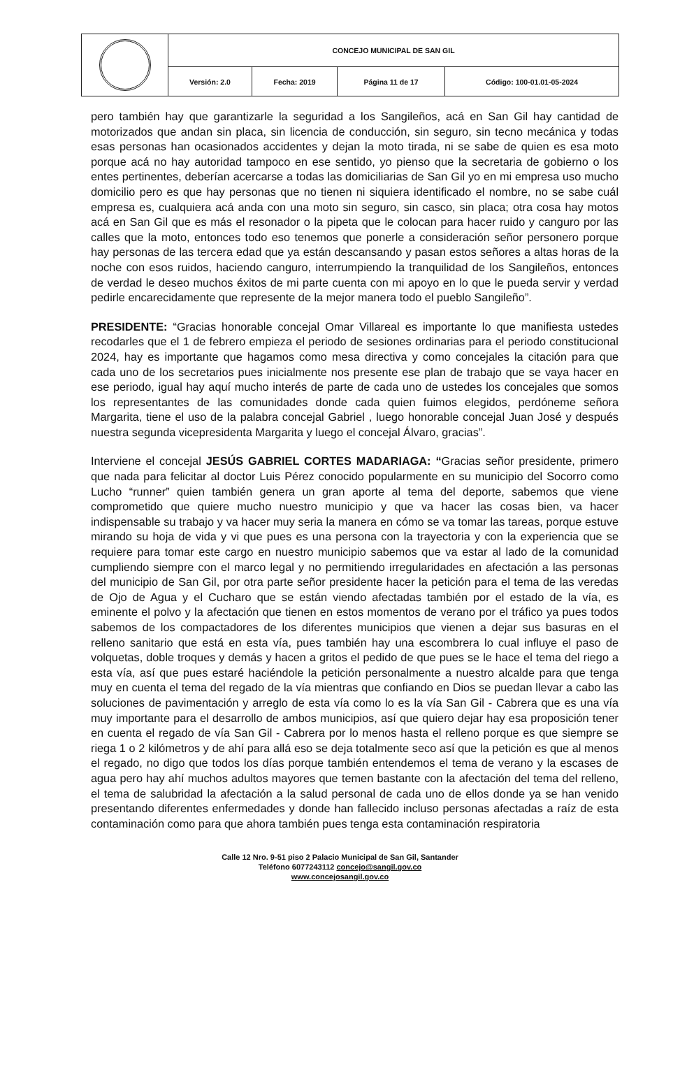| | CONCEJO MUNICIPAL DE SAN GIL | | | |
| | Versión: 2.0 | Fecha: 2019 | Página 11 de 17 | Código: 100-01.01-05-2024 |
pero también hay que garantizarle la seguridad a los Sangileños, acá en San Gil hay cantidad de motorizados que andan sin placa, sin licencia de conducción, sin seguro, sin tecno mecánica y todas esas personas han ocasionados accidentes y dejan la moto tirada, ni se sabe de quien es esa moto porque acá no hay autoridad tampoco en ese sentido, yo pienso que la secretaria de gobierno o los entes pertinentes, deberían acercarse a todas las domiciliarias de San Gil yo en mi empresa uso mucho domicilio pero es que hay personas que no tienen ni siquiera identificado el nombre, no se sabe cuál empresa es, cualquiera acá anda con una moto sin seguro, sin casco, sin placa; otra cosa hay motos acá en San Gil que es más el resonador o la pipeta que le colocan para hacer ruido y canguro por las calles que la moto, entonces todo eso tenemos que ponerle a consideración señor personero porque hay personas de las tercera edad que ya están descansando y pasan estos señores a altas horas de la noche con esos ruidos, haciendo canguro, interrumpiendo la tranquilidad de los Sangileños, entonces de verdad le deseo muchos éxitos de mi parte cuenta con mi apoyo en lo que le pueda servir y verdad pedirle encarecidamente que represente de la mejor manera todo el pueblo Sangileño”.
PRESIDENTE: “Gracias honorable concejal Omar Villareal es importante lo que manifiesta ustedes recodarles que el 1 de febrero empieza el periodo de sesiones ordinarias para el periodo constitucional 2024, hay es importante que hagamos como mesa directiva y como concejales la citación para que cada uno de los secretarios pues inicialmente nos presente ese plan de trabajo que se vaya hacer en ese periodo, igual hay aquí mucho interés de parte de cada uno de ustedes los concejales que somos los representantes de las comunidades donde cada quien fuimos elegidos, perdóneme señora Margarita, tiene el uso de la palabra concejal Gabriel , luego honorable concejal Juan José y después nuestra segunda vicepresidenta Margarita y luego el concejal Álvaro, gracias”.
Interviene el concejal JESÚS GABRIEL CORTES MADARIAGA: “Gracias señor presidente, primero que nada para felicitar al doctor Luis Pérez conocido popularmente en su municipio del Socorro como Lucho “runner” quien también genera un gran aporte al tema del deporte, sabemos que viene comprometido que quiere mucho nuestro municipio y que va hacer las cosas bien, va hacer indispensable su trabajo y va hacer muy seria la manera en cómo se va tomar las tareas, porque estuve mirando su hoja de vida y vi que pues es una persona con la trayectoria y con la experiencia que se requiere para tomar este cargo en nuestro municipio sabemos que va estar al lado de la comunidad cumpliendo siempre con el marco legal y no permitiendo irregularidades en afectación a las personas del municipio de San Gil, por otra parte señor presidente hacer la petición para el tema de las veredas de Ojo de Agua y el Cucharo que se están viendo afectadas también por el estado de la vía, es eminente el polvo y la afectación que tienen en estos momentos de verano por el tráfico ya pues todos sabemos de los compactadores de los diferentes municipios que vienen a dejar sus basuras en el relleno sanitario que está en esta vía, pues también hay una escombrera lo cual influye el paso de volquetas, doble troques y demás y hacen a gritos el pedido de que pues se le hace el tema del riego a esta vía, así que pues estaré haciéndole la petición personalmente a nuestro alcalde para que tenga muy en cuenta el tema del regado de la vía mientras que confiando en Dios se puedan llevar a cabo las soluciones de pavimentación y arreglo de esta vía como lo es la vía San Gil - Cabrera que es una vía muy importante para el desarrollo de ambos municipios, así que quiero dejar hay esa proposición tener en cuenta el regado de vía San Gil - Cabrera por lo menos hasta el relleno porque es que siempre se riega 1 o 2 kilómetros y de ahí para allá eso se deja totalmente seco así que la petición es que al menos el regado, no digo que todos los días porque también entendemos el tema de verano y la escases de agua pero hay ahí muchos adultos mayores que temen bastante con la afectación del tema del relleno, el tema de salubridad la afectación a la salud personal de cada uno de ellos donde ya se han venido presentando diferentes enfermedades y donde han fallecido incluso personas afectadas a raíz de esta contaminación como para que ahora también pues tenga esta contaminación respiratoria
Calle 12 Nro. 9-51 piso 2 Palacio Municipal de San Gil, Santander
Teléfono 6077243112 concejo@sangil.gov.co
www.concejosangil.gov.co